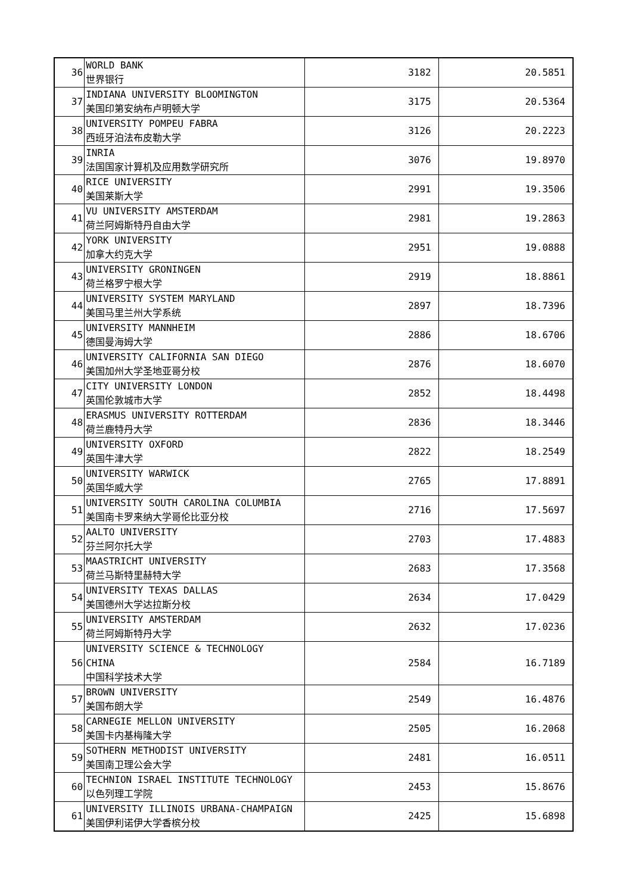| 36 | WORLD BANK 世界银行 | 3182 | 20.5851 |
| 37 | INDIANA UNIVERSITY BLOOMINGTON 美国印第安纳布卢明顿大学 | 3175 | 20.5364 |
| 38 | UNIVERSITY POMPEU FABRA 西班牙泊法布皮勒大学 | 3126 | 20.2223 |
| 39 | INRIA 法国国家计算机及应用数学研究所 | 3076 | 19.8970 |
| 40 | RICE UNIVERSITY 美国莱斯大学 | 2991 | 19.3506 |
| 41 | VU UNIVERSITY AMSTERDAM 荷兰阿姆斯特丹自由大学 | 2981 | 19.2863 |
| 42 | YORK UNIVERSITY 加拿大约克大学 | 2951 | 19.0888 |
| 43 | UNIVERSITY GRONINGEN 荷兰格罗宁根大学 | 2919 | 18.8861 |
| 44 | UNIVERSITY SYSTEM MARYLAND 美国马里兰州大学系统 | 2897 | 18.7396 |
| 45 | UNIVERSITY MANNHEIM 德国曼海姆大学 | 2886 | 18.6706 |
| 46 | UNIVERSITY CALIFORNIA SAN DIEGO 美国加州大学圣地亚哥分校 | 2876 | 18.6070 |
| 47 | CITY UNIVERSITY LONDON 英国伦敦城市大学 | 2852 | 18.4498 |
| 48 | ERASMUS UNIVERSITY ROTTERDAM 荷兰鹿特丹大学 | 2836 | 18.3446 |
| 49 | UNIVERSITY OXFORD 英国牛津大学 | 2822 | 18.2549 |
| 50 | UNIVERSITY WARWICK 英国华威大学 | 2765 | 17.8891 |
| 51 | UNIVERSITY SOUTH CAROLINA COLUMBIA 美国南卡罗来纳大学哥伦比亚分校 | 2716 | 17.5697 |
| 52 | AALTO UNIVERSITY 芬兰阿尔托大学 | 2703 | 17.4883 |
| 53 | MAASTRICHT UNIVERSITY 荷兰马斯特里赫特大学 | 2683 | 17.3568 |
| 54 | UNIVERSITY TEXAS DALLAS 美国德州大学达拉斯分校 | 2634 | 17.0429 |
| 55 | UNIVERSITY AMSTERDAM 荷兰阿姆斯特丹大学 | 2632 | 17.0236 |
| 56 | UNIVERSITY SCIENCE & TECHNOLOGY CHINA 中国科学技术大学 | 2584 | 16.7189 |
| 57 | BROWN UNIVERSITY 美国布朗大学 | 2549 | 16.4876 |
| 58 | CARNEGIE MELLON UNIVERSITY 美国卡内基梅隆大学 | 2505 | 16.2068 |
| 59 | SOTHERN METHODIST UNIVERSITY 美国南卫理公会大学 | 2481 | 16.0511 |
| 60 | TECHNION ISRAEL INSTITUTE TECHNOLOGY 以色列理工学院 | 2453 | 15.8676 |
| 61 | UNIVERSITY ILLINOIS URBANA-CHAMPAIGN 美国伊利诺伊大学香槟分校 | 2425 | 15.6898 |